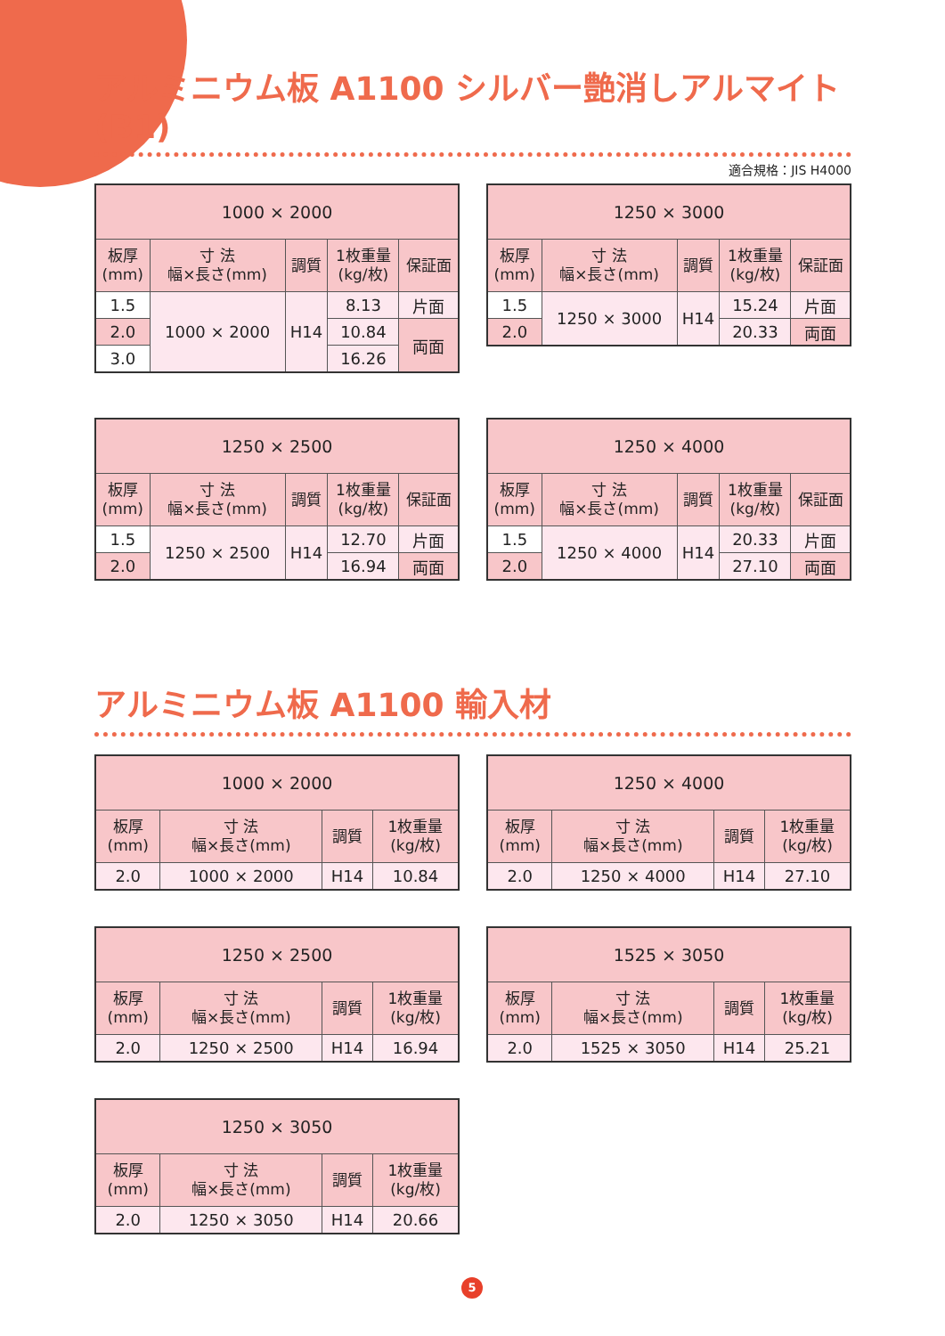アルミニウム板 A1100 シルバー艶消しアルマイト (B1)
適合規格：JIS H4000
| 1000 × 2000 | | | | |
| --- | --- | --- | --- | --- |
| 板厚 (mm) | 寸 法 幅×長さ(mm) | 調質 | 1枚重量 (kg/枚) | 保証面 |
| 1.5 | 1000 × 2000 | H14 | 8.13 | 片面 |
| 2.0 | | | 10.84 | 両面 |
| 3.0 | | | 16.26 | |
| 1250 × 3000 | | | | |
| --- | --- | --- | --- | --- |
| 板厚 (mm) | 寸 法 幅×長さ(mm) | 調質 | 1枚重量 (kg/枚) | 保証面 |
| 1.5 | 1250 × 3000 | H14 | 15.24 | 片面 |
| 2.0 | | | 20.33 | 両面 |
| 1250 × 2500 | | | | |
| --- | --- | --- | --- | --- |
| 板厚 (mm) | 寸 法 幅×長さ(mm) | 調質 | 1枚重量 (kg/枚) | 保証面 |
| 1.5 | 1250 × 2500 | H14 | 12.70 | 片面 |
| 2.0 | | | 16.94 | 両面 |
| 1250 × 4000 | | | | |
| --- | --- | --- | --- | --- |
| 板厚 (mm) | 寸 法 幅×長さ(mm) | 調質 | 1枚重量 (kg/枚) | 保証面 |
| 1.5 | 1250 × 4000 | H14 | 20.33 | 片面 |
| 2.0 | | | 27.10 | 両面 |
アルミニウム板 A1100 輸入材
| 1000 × 2000 | | | |
| --- | --- | --- | --- |
| 板厚 (mm) | 寸 法 幅×長さ(mm) | 調質 | 1枚重量 (kg/枚) |
| 2.0 | 1000 × 2000 | H14 | 10.84 |
| 1250 × 4000 | | | |
| --- | --- | --- | --- |
| 板厚 (mm) | 寸 法 幅×長さ(mm) | 調質 | 1枚重量 (kg/枚) |
| 2.0 | 1250 × 4000 | H14 | 27.10 |
| 1250 × 2500 | | | |
| --- | --- | --- | --- |
| 板厚 (mm) | 寸 法 幅×長さ(mm) | 調質 | 1枚重量 (kg/枚) |
| 2.0 | 1250 × 2500 | H14 | 16.94 |
| 1525 × 3050 | | | |
| --- | --- | --- | --- |
| 板厚 (mm) | 寸 法 幅×長さ(mm) | 調質 | 1枚重量 (kg/枚) |
| 2.0 | 1525 × 3050 | H14 | 25.21 |
| 1250 × 3050 | | | |
| --- | --- | --- | --- |
| 板厚 (mm) | 寸 法 幅×長さ(mm) | 調質 | 1枚重量 (kg/枚) |
| 2.0 | 1250 × 3050 | H14 | 20.66 |
5